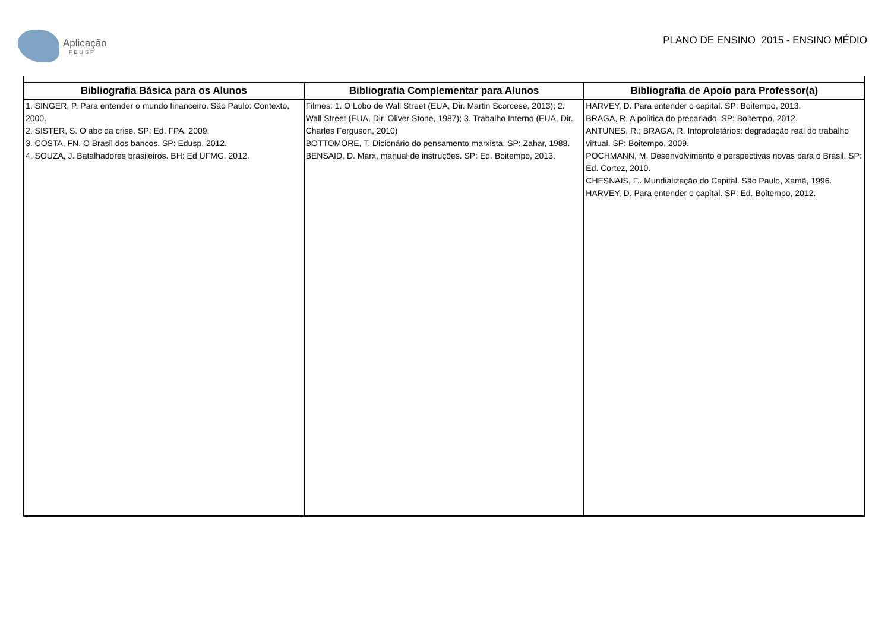Aplicação
FEUSP
PLANO DE ENSINO 2015 - ENSINO MÉDIO
| Bibliografia Básica para os Alunos | Bibliografia Complementar para Alunos | Bibliografia de Apoio para Professor(a) |
| --- | --- | --- |
| 1. SINGER, P. Para entender o mundo financeiro. São Paulo: Contexto, 2000. 2. SISTER, S. O abc da crise. SP: Ed. FPA, 2009. 3. COSTA, FN. O Brasil dos bancos. SP: Edusp, 2012. 4. SOUZA, J. Batalhadores brasileiros. BH: Ed UFMG, 2012. | Filmes: 1. O Lobo de Wall Street (EUA, Dir. Martin Scorcese, 2013); 2. Wall Street (EUA, Dir. Oliver Stone, 1987); 3. Trabalho Interno (EUA, Dir. Charles Ferguson, 2010) BOTTOMORE, T. Dicionário do pensamento marxista. SP: Zahar, 1988. BENSAID, D. Marx, manual de instruções. SP: Ed. Boitempo, 2013. | HARVEY, D. Para entender o capital. SP: Boitempo, 2013. BRAGA, R. A política do precariado. SP: Boitempo, 2012. ANTUNES, R.; BRAGA, R. Infoproletários: degradação real do trabalho virtual. SP: Boitempo, 2009. POCHMANN, M. Desenvolvimento e perspectivas novas para o Brasil. SP: Ed. Cortez, 2010. CHESNAIS, F.. Mundialização do Capital. São Paulo, Xamã, 1996. HARVEY, D. Para entender o capital. SP: Ed. Boitempo, 2012. |